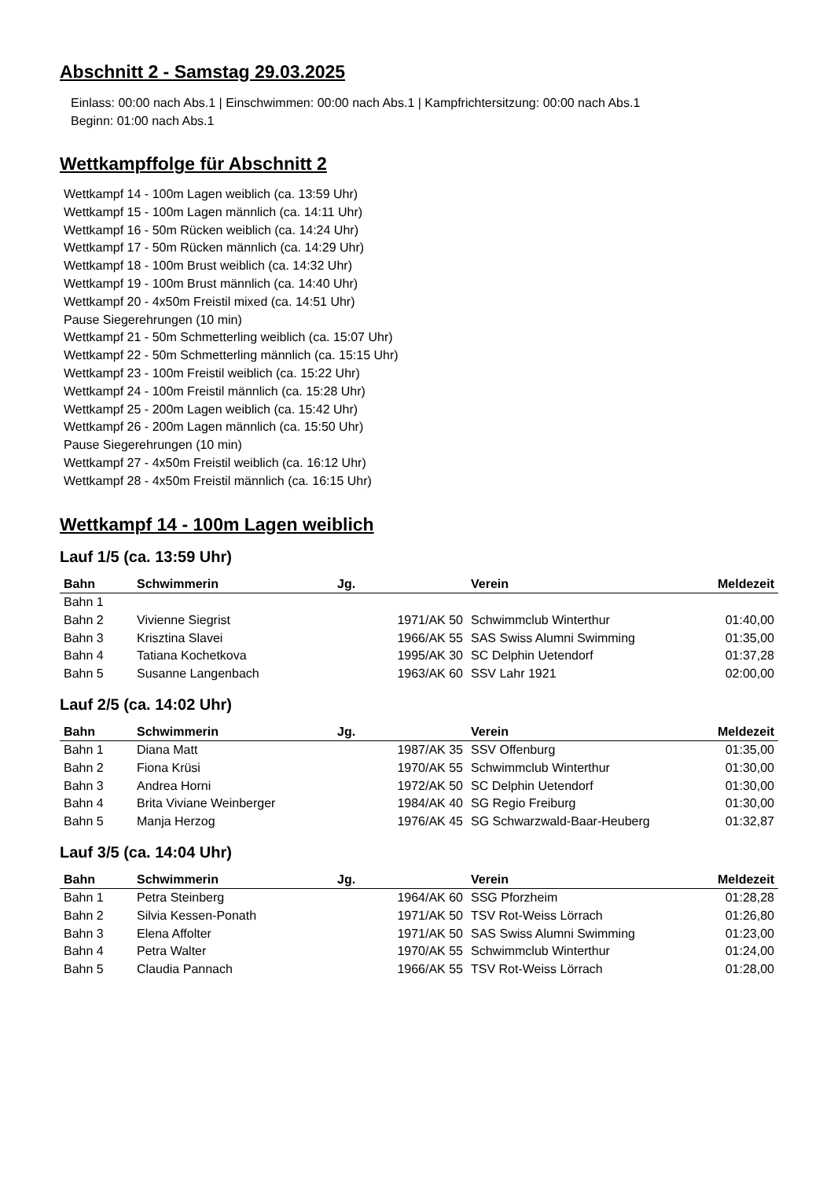Abschnitt 2 - Samstag 29.03.2025
Einlass: 00:00 nach Abs.1 | Einschwimmen: 00:00 nach Abs.1 | Kampfrichtersitzung: 00:00 nach Abs.1
Beginn: 01:00 nach Abs.1
Wettkampffolge für Abschnitt 2
Wettkampf 14 - 100m Lagen weiblich (ca. 13:59 Uhr)
Wettkampf 15 - 100m Lagen männlich (ca. 14:11 Uhr)
Wettkampf 16 - 50m Rücken weiblich (ca. 14:24 Uhr)
Wettkampf 17 - 50m Rücken männlich (ca. 14:29 Uhr)
Wettkampf 18 - 100m Brust weiblich (ca. 14:32 Uhr)
Wettkampf 19 - 100m Brust männlich (ca. 14:40 Uhr)
Wettkampf 20 - 4x50m Freistil mixed (ca. 14:51 Uhr)
Pause Siegerehrungen (10 min)
Wettkampf 21 - 50m Schmetterling weiblich (ca. 15:07 Uhr)
Wettkampf 22 - 50m Schmetterling männlich (ca. 15:15 Uhr)
Wettkampf 23 - 100m Freistil weiblich (ca. 15:22 Uhr)
Wettkampf 24 - 100m Freistil männlich (ca. 15:28 Uhr)
Wettkampf 25 - 200m Lagen weiblich (ca. 15:42 Uhr)
Wettkampf 26 - 200m Lagen männlich (ca. 15:50 Uhr)
Pause Siegerehrungen (10 min)
Wettkampf 27 - 4x50m Freistil weiblich (ca. 16:12 Uhr)
Wettkampf 28 - 4x50m Freistil männlich (ca. 16:15 Uhr)
Wettkampf 14 - 100m Lagen weiblich
Lauf 1/5 (ca. 13:59 Uhr)
| Bahn | Schwimmerin | Jg. | Verein | Meldezeit |
| --- | --- | --- | --- | --- |
| Bahn 1 | | | | |
| Bahn 2 | Vivienne Siegrist | 1971/AK 50 | Schwimmclub Winterthur | 01:40,00 |
| Bahn 3 | Krisztina Slavei | 1966/AK 55 | SAS Swiss Alumni Swimming | 01:35,00 |
| Bahn 4 | Tatiana Kochetkova | 1995/AK 30 | SC Delphin Uetendorf | 01:37,28 |
| Bahn 5 | Susanne Langenbach | 1963/AK 60 | SSV Lahr 1921 | 02:00,00 |
Lauf 2/5 (ca. 14:02 Uhr)
| Bahn | Schwimmerin | Jg. | Verein | Meldezeit |
| --- | --- | --- | --- | --- |
| Bahn 1 | Diana Matt | 1987/AK 35 | SSV Offenburg | 01:35,00 |
| Bahn 2 | Fiona Krüsi | 1970/AK 55 | Schwimmclub Winterthur | 01:30,00 |
| Bahn 3 | Andrea Horni | 1972/AK 50 | SC Delphin Uetendorf | 01:30,00 |
| Bahn 4 | Brita Viviane Weinberger | 1984/AK 40 | SG Regio Freiburg | 01:30,00 |
| Bahn 5 | Manja Herzog | 1976/AK 45 | SG Schwarzwald-Baar-Heuberg | 01:32,87 |
Lauf 3/5 (ca. 14:04 Uhr)
| Bahn | Schwimmerin | Jg. | Verein | Meldezeit |
| --- | --- | --- | --- | --- |
| Bahn 1 | Petra Steinberg | 1964/AK 60 | SSG Pforzheim | 01:28,28 |
| Bahn 2 | Silvia Kessen-Ponath | 1971/AK 50 | TSV Rot-Weiss Lörrach | 01:26,80 |
| Bahn 3 | Elena Affolter | 1971/AK 50 | SAS Swiss Alumni Swimming | 01:23,00 |
| Bahn 4 | Petra Walter | 1970/AK 55 | Schwimmclub Winterthur | 01:24,00 |
| Bahn 5 | Claudia Pannach | 1966/AK 55 | TSV Rot-Weiss Lörrach | 01:28,00 |